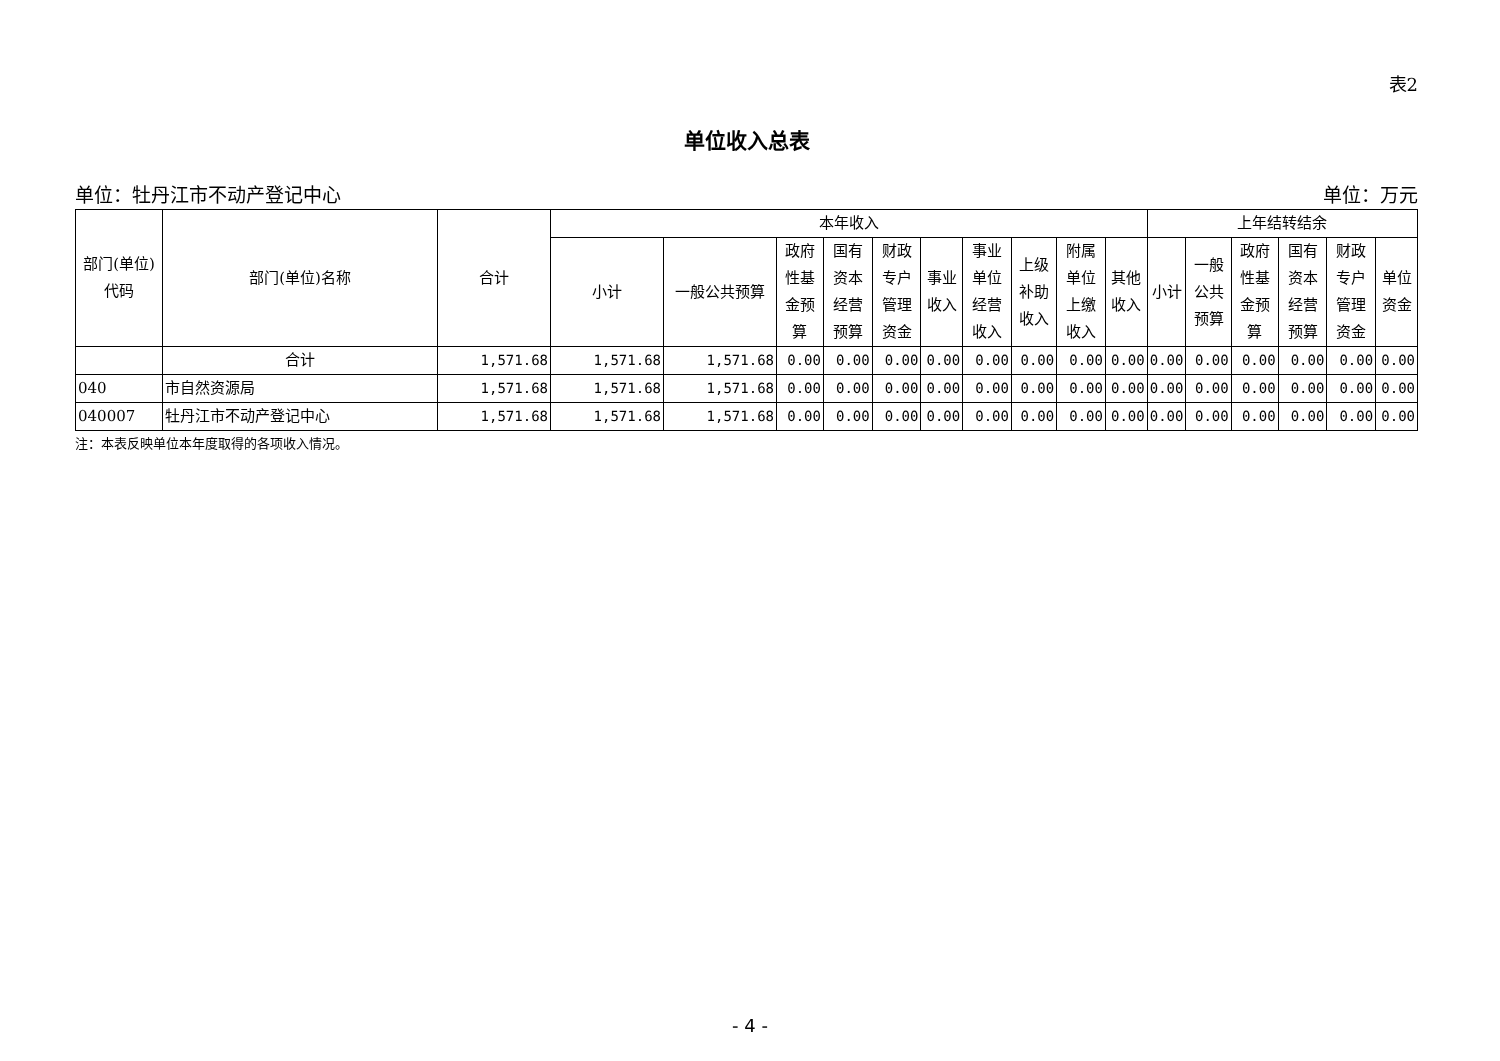表2
单位收入总表
单位：牡丹江市不动产登记中心 单位：万元
| 部门(单位)代码 | 部门(单位)名称 | 合计 | 本年收入 | | | | | | | | | | 上年结转结余 | | | | | |
| --- | --- | --- | --- | --- | --- | --- | --- | --- | --- | --- | --- | --- | --- | --- | --- | --- | --- | --- |
| | | | 小计 | 一般公共预算 | 政府性基金预算 | 国有资本经营预算 | 财政专户管理资金 | 事业收入 | 事业单位经营收入 | 上级补助收入 | 附属单位上缴收入 | 其他收入 | 小计 | 一般公共预算 | 政府性基金预算 | 国有资本经营预算 | 财政专户管理资金 | 单位资金 |
| | 合计 | 1,571.68 | 1,571.68 | 1,571.68 | 0.00 | 0.00 | 0.00 | 0.00 | 0.00 | 0.00 | 0.00 | 0.00 | 0.00 | 0.00 | 0.00 | 0.00 | 0.00 | 0.00 |
| 040 | 市自然资源局 | 1,571.68 | 1,571.68 | 1,571.68 | 0.00 | 0.00 | 0.00 | 0.00 | 0.00 | 0.00 | 0.00 | 0.00 | 0.00 | 0.00 | 0.00 | 0.00 | 0.00 | 0.00 |
| 040007 | 牡丹江市不动产登记中心 | 1,571.68 | 1,571.68 | 1,571.68 | 0.00 | 0.00 | 0.00 | 0.00 | 0.00 | 0.00 | 0.00 | 0.00 | 0.00 | 0.00 | 0.00 | 0.00 | 0.00 | 0.00 |
注：本表反映单位本年度取得的各项收入情况。
- 4 -